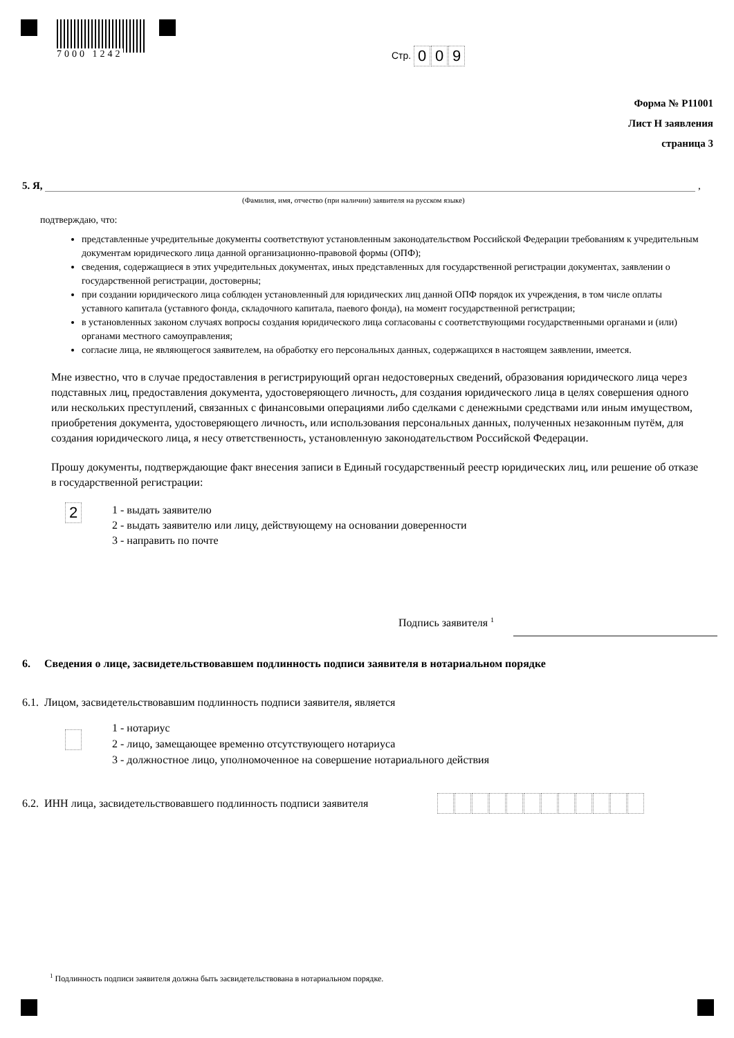7000 1242 Стр. 009
Форма № Р11001
Лист Н заявления
страница 3
5. Я, ,
(Фамилия, имя, отчество (при наличии) заявителя на русском языке)
подтверждаю, что:
представленные учредительные документы соответствуют установленным законодательством Российской Федерации требованиям к учредительным документам юридического лица данной организационно-правовой формы (ОПФ);
сведения, содержащиеся в этих учредительных документах, иных представленных для государственной регистрации документах, заявлении о государственной регистрации, достоверны;
при создании юридического лица соблюден установленный для юридических лиц данной ОПФ порядок их учреждения, в том числе оплаты уставного капитала (уставного фонда, складочного капитала, паевого фонда), на момент государственной регистрации;
в установленных законом случаях вопросы создания юридического лица согласованы с соответствующими государственными органами и (или) органами местного самоуправления;
согласие лица, не являющегося заявителем, на обработку его персональных данных, содержащихся в настоящем заявлении, имеется.
Мне известно, что в случае предоставления в регистрирующий орган недостоверных сведений, образования юридического лица через подставных лиц, предоставления документа, удостоверяющего личность, для создания юридического лица в целях совершения одного или нескольких преступлений, связанных с финансовыми операциями либо сделками с денежными средствами или иным имуществом, приобретения документа, удостоверяющего личность, или использования персональных данных, полученных незаконным путём, для создания юридического лица, я несу ответственность, установленную законодательством Российской Федерации.
Прошу документы, подтверждающие факт внесения записи в Единый государственный реестр юридических лиц, или решение об отказе в государственной регистрации:
2
1 - выдать заявителю
2 - выдать заявителю или лицу, действующему на основании доверенности
3 - направить по почте
Подпись заявителя <sup>1</sup>
6. Сведения о лице, засвидетельствовавшем подлинность подписи заявителя в нотариальном порядке
6.1. Лицом, засвидетельствовавшим подлинность подписи заявителя, является
1 - нотариус
2 - лицо, замещающее временно отсутствующего нотариуса
3 - должностное лицо, уполномоченное на совершение нотариального действия
6.2. ИНН лица, засвидетельствовавшего подлинность подписи заявителя
<sup>1</sup> Подлинность подписи заявителя должна быть засвидетельствована в нотариальном порядке.